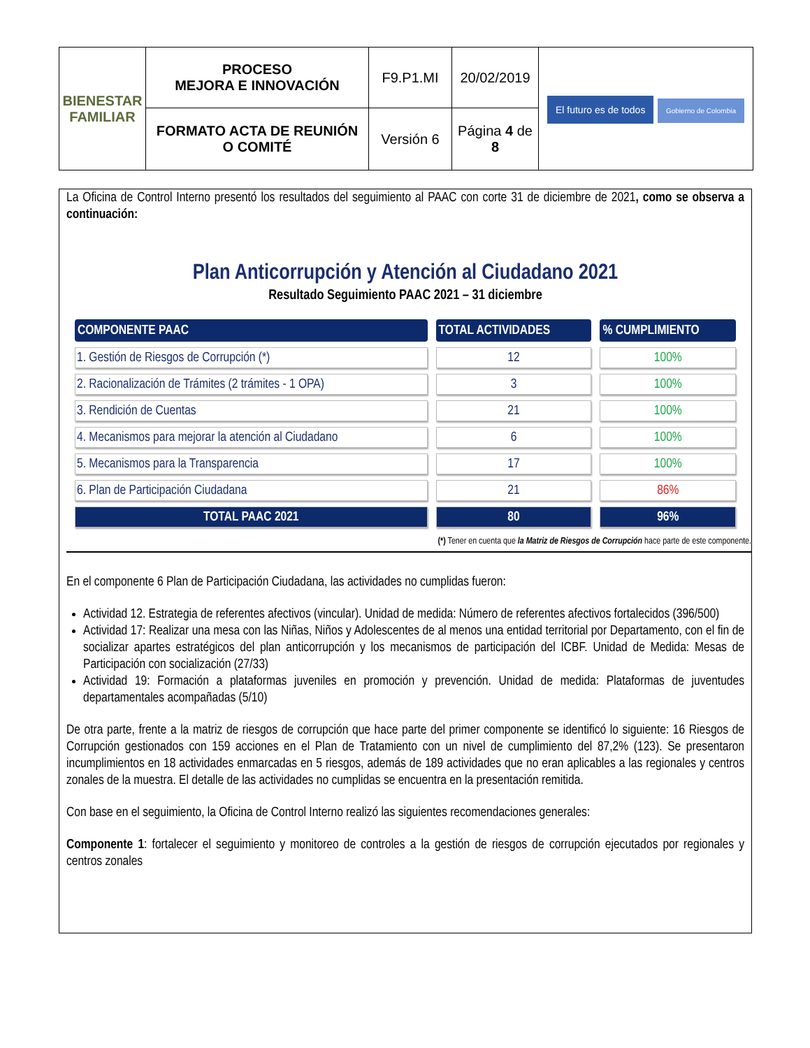| BIENESTAR FAMILIAR | PROCESO MEJORA E INNOVACIÓN | F9.P1.MI | 20/02/2019 | El futuro es de todos Gobierno de Colombia |
| | FORMATO ACTA DE REUNIÓN O COMITÉ | Versión 6 | Página 4 de 8 | |
La Oficina de Control Interno presentó los resultados del seguimiento al PAAC con corte 31 de diciembre de 2021, como se observa a continuación:
Plan Anticorrupción y Atención al Ciudadano 2021
Resultado Seguimiento PAAC 2021 – 31 diciembre
| COMPONENTE PAAC | TOTAL ACTIVIDADES | % CUMPLIMIENTO |
| --- | --- | --- |
| 1. Gestión de Riesgos de Corrupción (*) | 12 | 100% |
| 2. Racionalización de Trámites (2 trámites - 1 OPA) | 3 | 100% |
| 3. Rendición de Cuentas | 21 | 100% |
| 4. Mecanismos para mejorar la atención al Ciudadano | 6 | 100% |
| 5. Mecanismos para la Transparencia | 17 | 100% |
| 6. Plan de Participación Ciudadana | 21 | 86% |
| TOTAL PAAC 2021 | 80 | 96% |
(*) Tener en cuenta que la Matriz de Riesgos de Corrupción hace parte de este componente.
En el componente 6 Plan de Participación Ciudadana, las actividades no cumplidas fueron:
Actividad 12. Estrategia de referentes afectivos (vincular). Unidad de medida: Número de referentes afectivos fortalecidos (396/500)
Actividad 17: Realizar una mesa con las Niñas, Niños y Adolescentes de al menos una entidad territorial por Departamento, con el fin de socializar apartes estratégicos del plan anticorrupción y los mecanismos de participación del ICBF. Unidad de Medida: Mesas de Participación con socialización (27/33)
Actividad 19: Formación a plataformas juveniles en promoción y prevención. Unidad de medida: Plataformas de juventudes departamentales acompañadas (5/10)
De otra parte, frente a la matriz de riesgos de corrupción que hace parte del primer componente se identificó lo siguiente: 16 Riesgos de Corrupción gestionados con 159 acciones en el Plan de Tratamiento con un nivel de cumplimiento del 87,2% (123). Se presentaron incumplimientos en 18 actividades enmarcadas en 5 riesgos, además de 189 actividades que no eran aplicables a las regionales y centros zonales de la muestra. El detalle de las actividades no cumplidas se encuentra en la presentación remitida.
Con base en el seguimiento, la Oficina de Control Interno realizó las siguientes recomendaciones generales:
Componente 1: fortalecer el seguimiento y monitoreo de controles a la gestión de riesgos de corrupción ejecutados por regionales y centros zonales